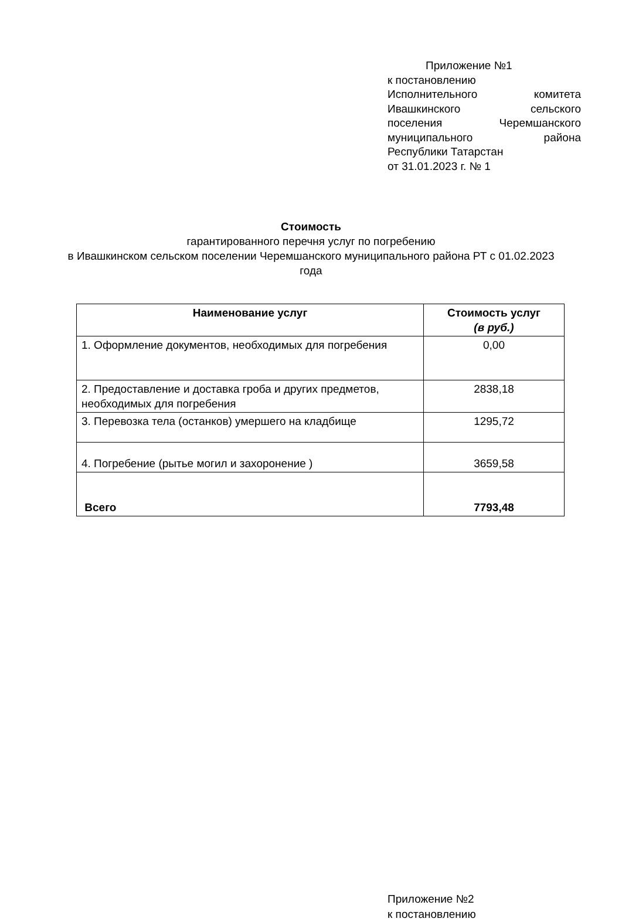Приложение №1
к постановлению
Исполнительного комитета
Ивашкинского сельского
поселения Черемшанского
муниципального района
Республики Татарстан
от 31.01.2023 г. № 1
Стоимость
гарантированного перечня услуг по погребению
в Ивашкинском сельском поселении Черемшанского муниципального района РТ с 01.02.2023 года
| Наименование услуг | Стоимость услуг (в руб.) |
| --- | --- |
| 1. Оформление документов, необходимых для погребения | 0,00 |
| 2. Предоставление и доставка гроба и других предметов, необходимых для погребения | 2838,18 |
| 3. Перевозка тела (останков) умершего на кладбище | 1295,72 |
| 4. Погребение (рытье могил и захоронение ) | 3659,58 |
| Всего | 7793,48 |
Приложение №2
к постановлению